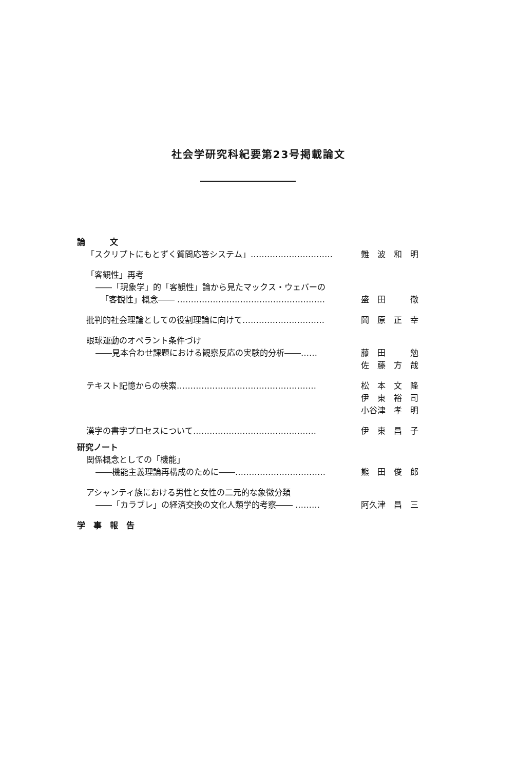社会学研究科紀要第23号掲載論文
論　　　文
「スクリプトにもとずく質問応答システム」………………………… 難　波　和　明
「客観性」再考
――「現象学」的「客観性」論から見たマックス・ウェバーの
「客観性」概念―― ……………………………………………… 盛　田　　　徹
批判的社会理論としての役割理論に向けて………………………… 岡　原　正　幸
眼球運動のオペラント条件づけ
――見本合わせ課題における観察反応の実験的分析――…… 藤　田　　　勉
佐　藤　方　哉
テキスト記憶からの検索…………………………………………… 松　本　文　隆
伊　東　裕　司
小谷津　孝　明
漢字の書字プロセスについて……………………………………… 伊　東　昌　子
研究ノート
関係概念としての「機能」
――機能主義理論再構成のために――…………………………… 熊　田　俊　郎
アシャンティ族における男性と女性の二元的な象徴分類
――「カラブレ」の経済交換の文化人類学的考察―― ……… 阿久津　昌　三
学　事　報　告